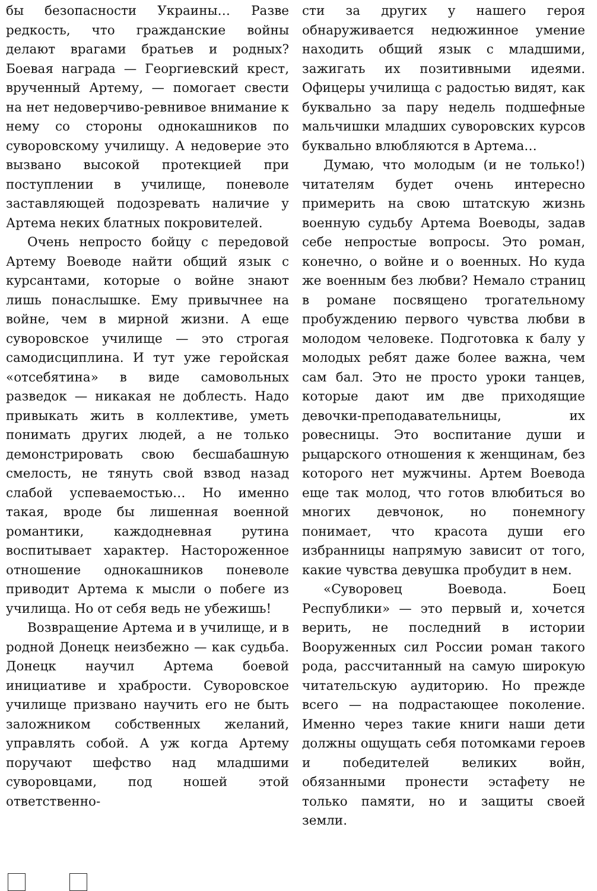бы безопасности Украины… Разве редкость, что гражданские войны делают врагами братьев и родных? Боевая награда — Георгиевский крест, врученный Артему, — помогает свести на нет недоверчиво-ревнивое внимание к нему со стороны однокашников по суворовскому училищу. А недоверие это вызвано высокой протекцией при поступлении в училище, поневоле заставляющей подозревать наличие у Артема неких блатных покровителей.
Очень непросто бойцу с передовой Артему Воеводе найти общий язык с курсантами, которые о войне знают лишь понаслышке. Ему привычнее на войне, чем в мирной жизни. А еще суворовское училище — это строгая самодисциплина. И тут уже геройская «отсебятина» в виде самовольных разведок — никакая не доблесть. Надо привыкать жить в коллективе, уметь понимать других людей, а не только демонстрировать свою бесшабашную смелость, не тянуть свой взвод назад слабой успеваемостью… Но именно такая, вроде бы лишенная военной романтики, каждодневная рутина воспитывает характер. Настороженное отношение однокашников поневоле приводит Артема к мысли о побеге из училища. Но от себя ведь не убежишь!
Возвращение Артема и в училище, и в родной Донецк неизбежно — как судьба. Донецк научил Артема боевой инициативе и храбрости. Суворовское училище призвано научить его не быть заложником собственных желаний, управлять собой. А уж когда Артему поручают шефство над младшими суворовцами, под ношей этой ответственно-
сти за других у нашего героя обнаруживается недюжинное умение находить общий язык с младшими, зажигать их позитивными идеями. Офицеры училища с радостью видят, как буквально за пару недель подшефные мальчишки младших суворовских курсов буквально влюбляются в Артема…
Думаю, что молодым (и не только!) читателям будет очень интересно примерить на свою штатскую жизнь военную судьбу Артема Воеводы, задав себе непростые вопросы. Это роман, конечно, о войне и о военных. Но куда же военным без любви? Немало страниц в романе посвящено трогательному пробуждению первого чувства любви в молодом человеке. Подготовка к балу у молодых ребят даже более важна, чем сам бал. Это не просто уроки танцев, которые дают им две приходящие девочки-преподавательницы, их ровесницы. Это воспитание души и рыцарского отношения к женщинам, без которого нет мужчины. Артем Воевода еще так молод, что готов влюбиться во многих девчонок, но понемногу понимает, что красота души его избранницы напрямую зависит от того, какие чувства девушка пробудит в нем.
«Суворовец Воевода. Боец Республики» — это первый и, хочется верить, не последний в истории Вооруженных сил России роман такого рода, рассчитанный на самую широкую читательскую аудиторию. Но прежде всего — на подрастающее поколение. Именно через такие книги наши дети должны ощущать себя потомками героев и победителей великих войн, обязанными пронести эстафету не только памяти, но и защиты своей земли.